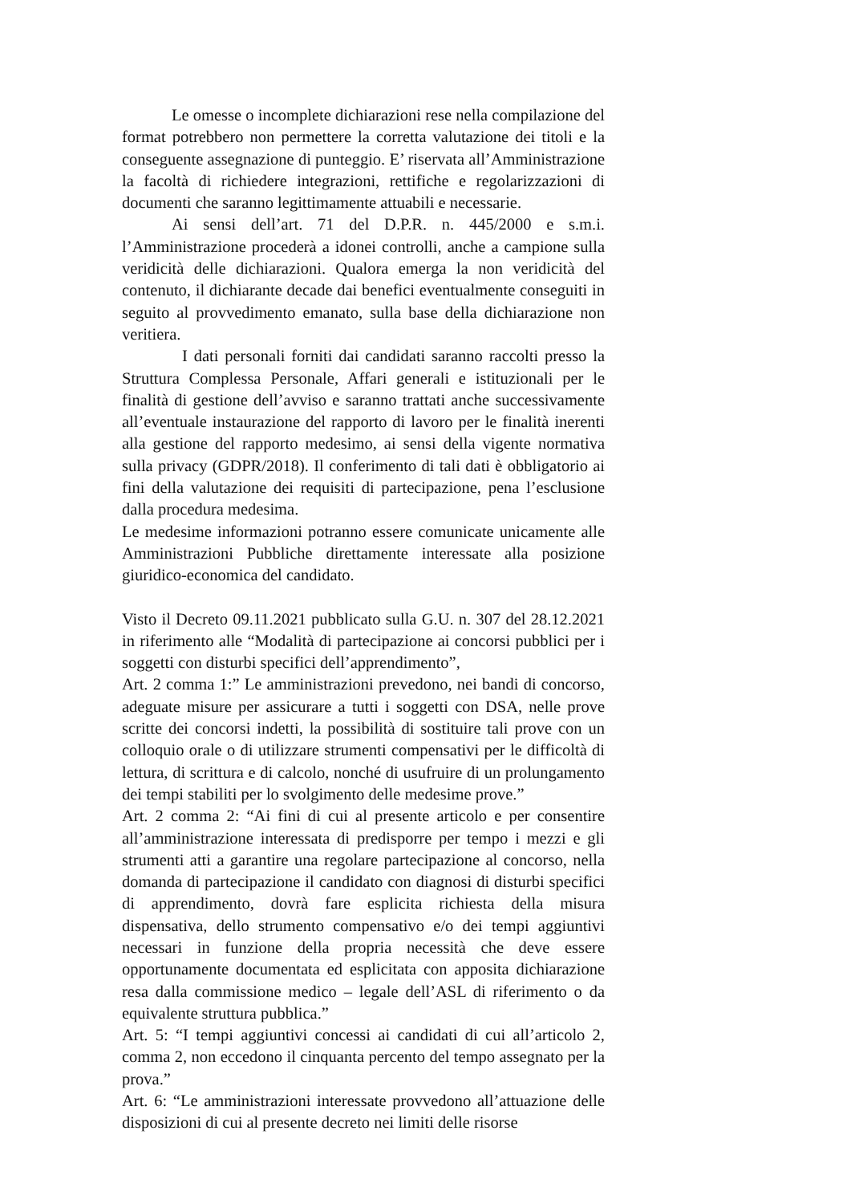Le omesse o incomplete dichiarazioni rese nella compilazione del format potrebbero non permettere la corretta valutazione dei titoli e la conseguente assegnazione di punteggio. E’ riservata all’Amministrazione la facoltà di richiedere integrazioni, rettifiche e regolarizzazioni di documenti che saranno legittimamente attuabili e necessarie.
Ai sensi dell’art. 71 del D.P.R. n. 445/2000 e s.m.i. l’Amministrazione procederà a idonei controlli, anche a campione sulla veridicità delle dichiarazioni. Qualora emerga la non veridicità del contenuto, il dichiarante decade dai benefici eventualmente conseguiti in seguito al provvedimento emanato, sulla base della dichiarazione non veritiera.
I dati personali forniti dai candidati saranno raccolti presso la Struttura Complessa Personale, Affari generali e istituzionali per le finalità di gestione dell’avviso e saranno trattati anche successivamente all’eventuale instaurazione del rapporto di lavoro per le finalità inerenti alla gestione del rapporto medesimo, ai sensi della vigente normativa sulla privacy (GDPR/2018). Il conferimento di tali dati è obbligatorio ai fini della valutazione dei requisiti di partecipazione, pena l’esclusione dalla procedura medesima.
Le medesime informazioni potranno essere comunicate unicamente alle Amministrazioni Pubbliche direttamente interessate alla posizione giuridico-economica del candidato.
Visto il Decreto 09.11.2021 pubblicato sulla G.U. n. 307 del 28.12.2021 in riferimento alle “Modalità di partecipazione ai concorsi pubblici per i soggetti con disturbi specifici dell’apprendimento”,
Art. 2 comma 1:” Le amministrazioni prevedono, nei bandi di concorso, adeguate misure per assicurare a tutti i soggetti con DSA, nelle prove scritte dei concorsi indetti, la possibilità di sostituire tali prove con un colloquio orale o di utilizzare strumenti compensativi per le difficoltà di lettura, di scrittura e di calcolo, nonché di usufruire di un prolungamento dei tempi stabiliti per lo svolgimento delle medesime prove.”
Art. 2 comma 2: “Ai fini di cui al presente articolo e per consentire all’amministrazione interessata di predisporre per tempo i mezzi e gli strumenti atti a garantire una regolare partecipazione al concorso, nella domanda di partecipazione il candidato con diagnosi di disturbi specifici di apprendimento, dovrà fare esplicita richiesta della misura dispensativa, dello strumento compensativo e/o dei tempi aggiuntivi necessari in funzione della propria necessità che deve essere opportunamente documentata ed esplicitata con apposita dichiarazione resa dalla commissione medico – legale dell’ASL di riferimento o da equivalente struttura pubblica.”
Art. 5: “I tempi aggiuntivi concessi ai candidati di cui all’articolo 2, comma 2, non eccedono il cinquanta percento del tempo assegnato per la prova.”
Art. 6: “Le amministrazioni interessate provvedono all’attuazione delle disposizioni di cui al presente decreto nei limiti delle risorse